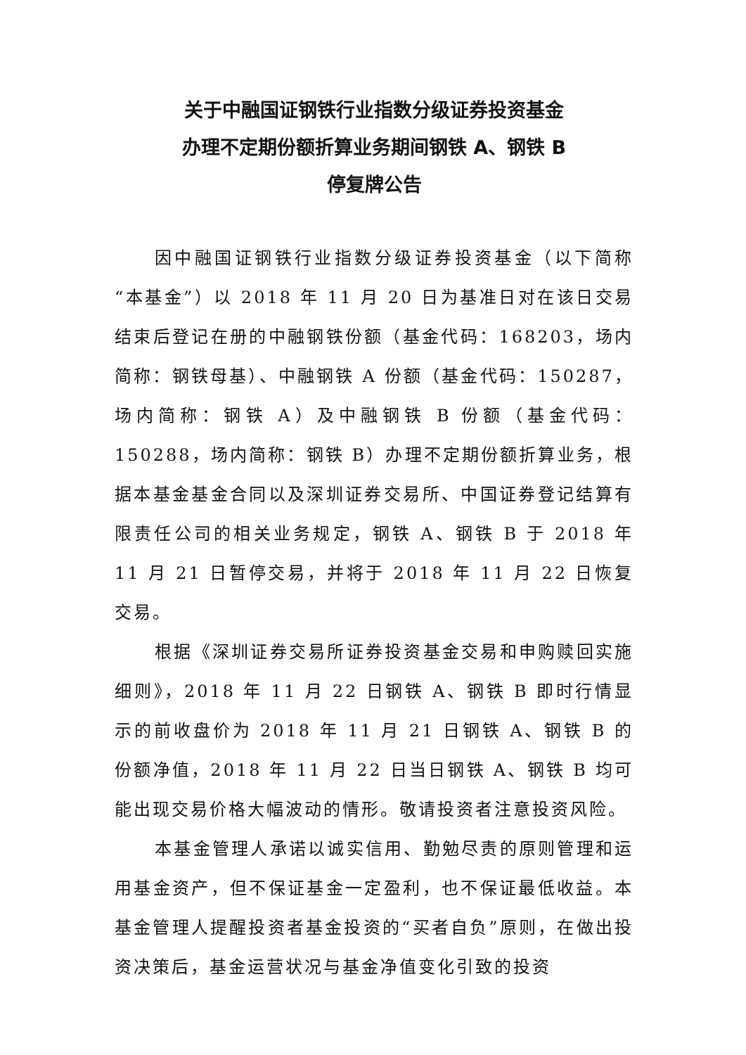关于中融国证钢铁行业指数分级证券投资基金
办理不定期份额折算业务期间钢铁 A、钢铁 B
停复牌公告
因中融国证钢铁行业指数分级证券投资基金（以下简称“本基金”）以 2018 年 11 月 20 日为基准日对在该日交易结束后登记在册的中融钢铁份额（基金代码：168203，场内简称：钢铁母基）、中融钢铁 A 份额（基金代码：150287，场内简称：钢铁 A）及中融钢铁 B 份额（基金代码：150288，场内简称：钢铁 B）办理不定期份额折算业务，根据本基金基金合同以及深圳证券交易所、中国证券登记结算有限责任公司的相关业务规定，钢铁 A、钢铁 B 于 2018 年 11 月 21 日暂停交易，并将于 2018 年 11 月 22 日恢复交易。
根据《深圳证券交易所证券投资基金交易和申购赎回实施细则》，2018 年 11 月 22 日钢铁 A、钢铁 B 即时行情显示的前收盘价为 2018 年 11 月 21 日钢铁 A、钢铁 B 的份额净值，2018 年 11 月 22 日当日钢铁 A、钢铁 B 均可能出现交易价格大幅波动的情形。敬请投资者注意投资风险。
本基金管理人承诺以诚实信用、勤勉尽责的原则管理和运用基金资产，但不保证基金一定盈利，也不保证最低收益。本基金管理人提醒投资者基金投资的“买者自负”原则，在做出投资决策后，基金运营状况与基金净值变化引致的投资